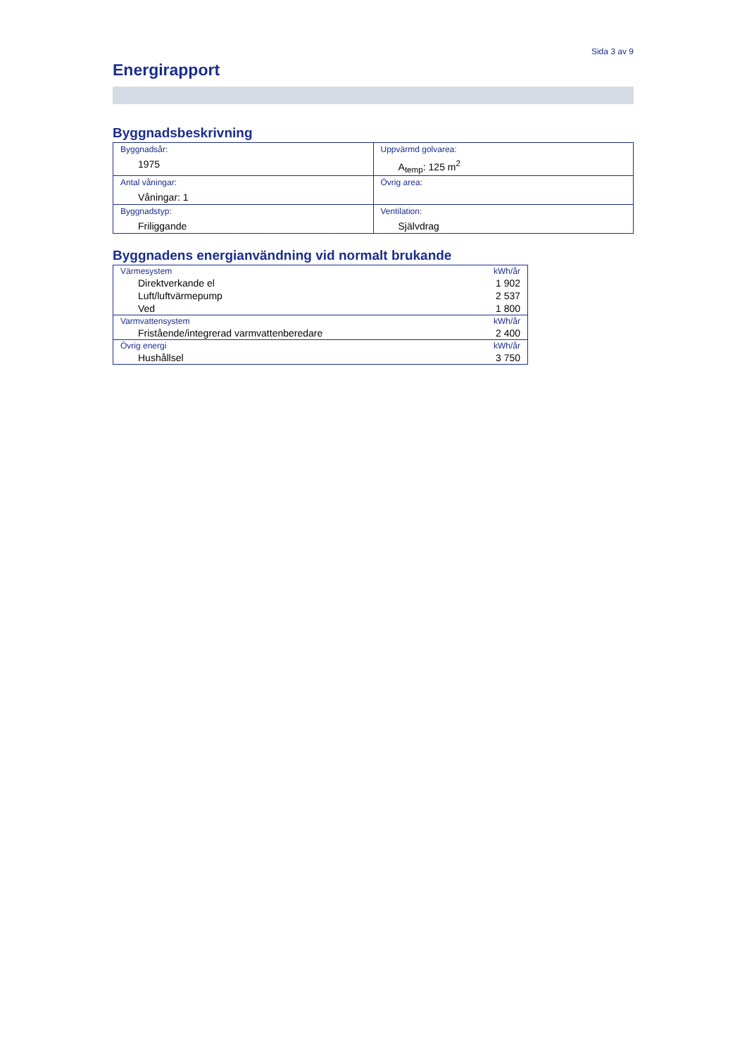Sida 3 av 9
Energirapport
Byggnadsbeskrivning
| Byggnadsår: 1975 | Uppvärmd golvarea: A<sub>temp</sub>: 125 m<sup>2</sup> |
| Antal våningar: Våningar: 1 | Övrig area: |
| Byggnadstyp: Friliggande | Ventilation: Självdrag |
Byggnadens energianvändning vid normalt brukande
| Värmesystem | kWh/år |
| Direktverkande el | 1 902 |
| Luft/luftvärmepump | 2 537 |
| Ved | 1 800 |
| Varmvattensystem | kWh/år |
| Fristående/integrerad varmvattenberedare | 2 400 |
| Övrig energi | kWh/år |
| Hushållsel | 3 750 |